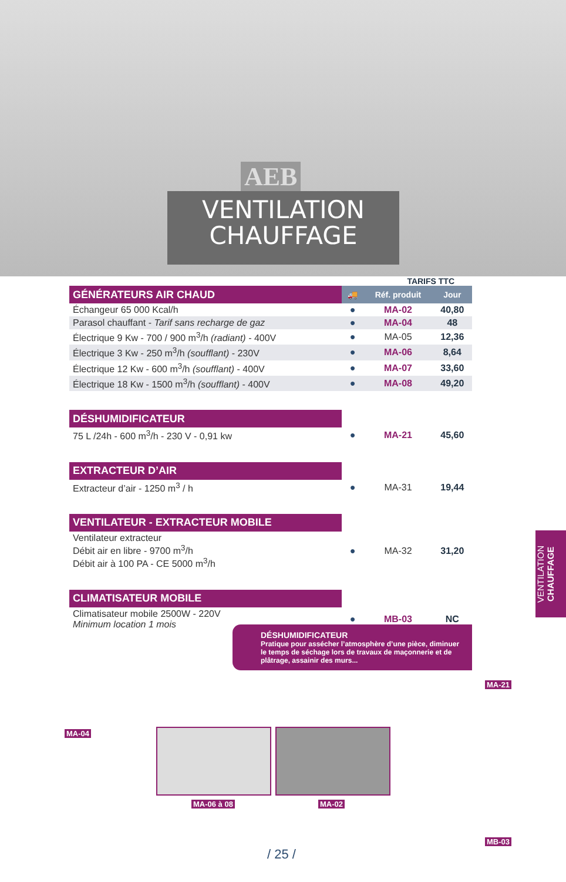AEB
VENTILATION
CHAUFFAGE
TARIFS TTC
| GÉNÉRATEURS AIR CHAUD | 🚚 | Réf. produit | Jour |
| --- | --- | --- | --- |
| Échangeur 65 000 Kcal/h | ● | MA-02 | 40,80 |
| Parasol chauffant - Tarif sans recharge de gaz | ● | MA-04 | 48 |
| Électrique 9 Kw - 700 / 900 m<sup>3</sup>/h (radiant) - 400V | ● | MA-05 | 12,36 |
| Électrique 3 Kw - 250 m<sup>3</sup>/h (soufflant) - 230V | ● | MA-06 | 8,64 |
| Électrique 12 Kw - 600 m<sup>3</sup>/h (soufflant) - 400V | ● | MA-07 | 33,60 |
| Électrique 18 Kw - 1500 m<sup>3</sup>/h (soufflant) - 400V | ● | MA-08 | 49,20 |
| DÉSHUMIDIFICATEUR | | | |
| 75 L /24h - 600 m<sup>3</sup>/h - 230 V - 0,91 kw | ● | MA-21 | 45,60 |
| EXTRACTEUR D’AIR | | | |
| Extracteur d’air - 1250 m<sup>3</sup> / h | ● | MA-31 | 19,44 |
| VENTILATEUR - EXTRACTEUR MOBILE | | | |
| Ventilateur extracteur Débit air en libre - 9700 m<sup>3</sup>/h Débit air à 100 PA - CE 5000 m<sup>3</sup>/h | ● | MA-32 | 31,20 |
| CLIMATISATEUR MOBILE | | | |
| Climatisateur mobile 2500W - 220V Minimum location 1 mois | ● | MB-03 | NC |
VENTILATION CHAUFFAGE
DÉSHUMIDIFICATEUR
Pratique pour assécher l’atmosphère d’une pièce, diminuer le temps de séchage lors de travaux de maçonnerie et de plâtrage, assainir des murs...
MA-21
MA-04
MA-06 à 08 MA-02
MB-03
/ 25 /